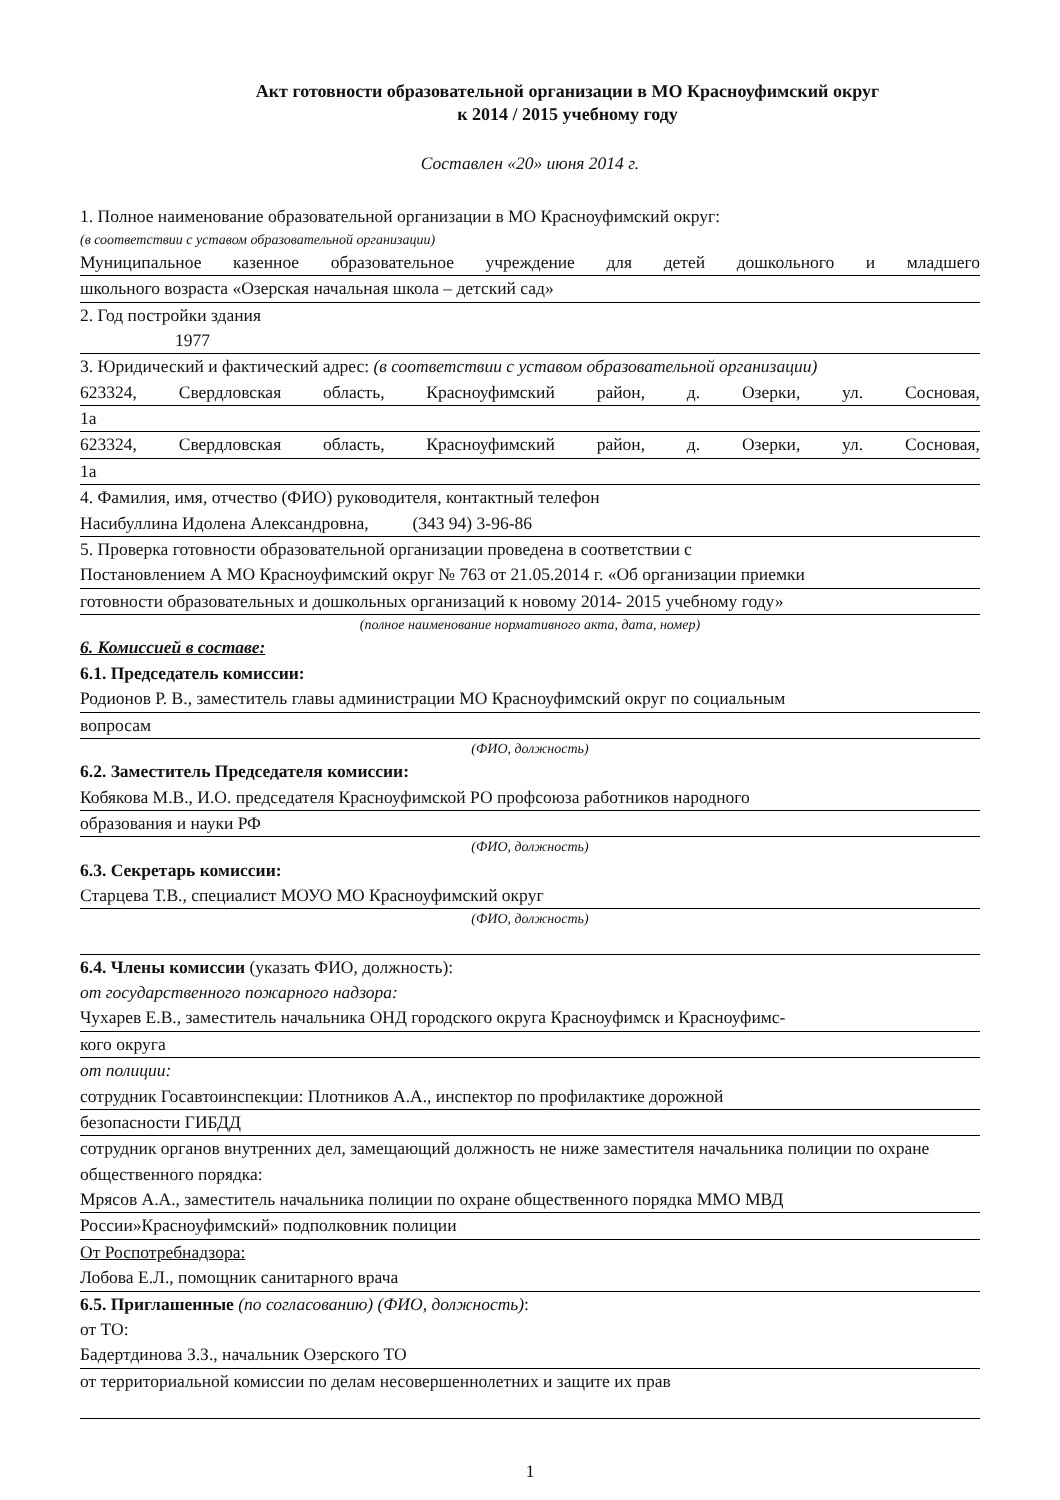Акт готовности образовательной организации в МО Красноуфимский округ
к 2014 / 2015 учебному году
Составлен «20» июня 2014 г.
1. Полное наименование образовательной организации в МО Красноуфимский округ:
(в соответствии с уставом образовательной организации)
Муниципальное казенное образовательное учреждение для детей дошкольного и младшего
школьного возраста «Озерская начальная школа – детский сад»
2. Год постройки здания
1977
3. Юридический и фактический адрес: (в соответствии с уставом образовательной организации)
623324, Свердловская область, Красноуфимский район, д. Озерки, ул. Сосновая,
1а
623324, Свердловская область, Красноуфимский район, д. Озерки, ул. Сосновая,
1а
4. Фамилия, имя, отчество (ФИО) руководителя, контактный телефон
Насибуллина Идолена Александровна, (343 94) 3-96-86
5. Проверка готовности образовательной организации проведена в соответствии с
Постановлением А МО Красноуфимский округ № 763 от 21.05.2014 г. «Об организации приемки
готовности образовательных и дошкольных организаций к новому 2014- 2015 учебному году»
(полное наименование нормативного акта, дата, номер)
6. Комиссией в составе:
6.1. Председатель комиссии:
Родионов Р. В., заместитель главы администрации МО Красноуфимский округ по социальным
вопросам
(ФИО, должность)
6.2. Заместитель Председателя комиссии:
Кобякова М.В., И.О. председателя Красноуфимской РО профсоюза работников народного
образования и науки РФ
(ФИО, должность)
6.3. Секретарь комиссии:
Старцева Т.В., специалист МОУО МО Красноуфимский округ
(ФИО, должность)
6.4. Члены комиссии (указать ФИО, должность):
от государственного пожарного надзора:
Чухарев Е.В., заместитель начальника ОНД городского округа Красноуфимск и Красноуфимс-
кого округа
от полиции:
сотрудник Госавтоинспекции: Плотников А.А., инспектор по профилактике дорожной
безопасности ГИБДД
сотрудник органов внутренних дел, замещающий должность не ниже заместителя начальника полиции по охране общественного порядка:
Мрясов А.А., заместитель начальника полиции по охране общественного порядка ММО МВД
России»Красноуфимский» подполковник полиции
От Роспотребнадзора:
Лобова Е.Л., помощник санитарного врача
6.5. Приглашенные (по согласованию) (ФИО, должность):
от ТО:
Бадертдинова З.З., начальник Озерского ТО
от территориальной комиссии по делам несовершеннолетних и защите их прав
1